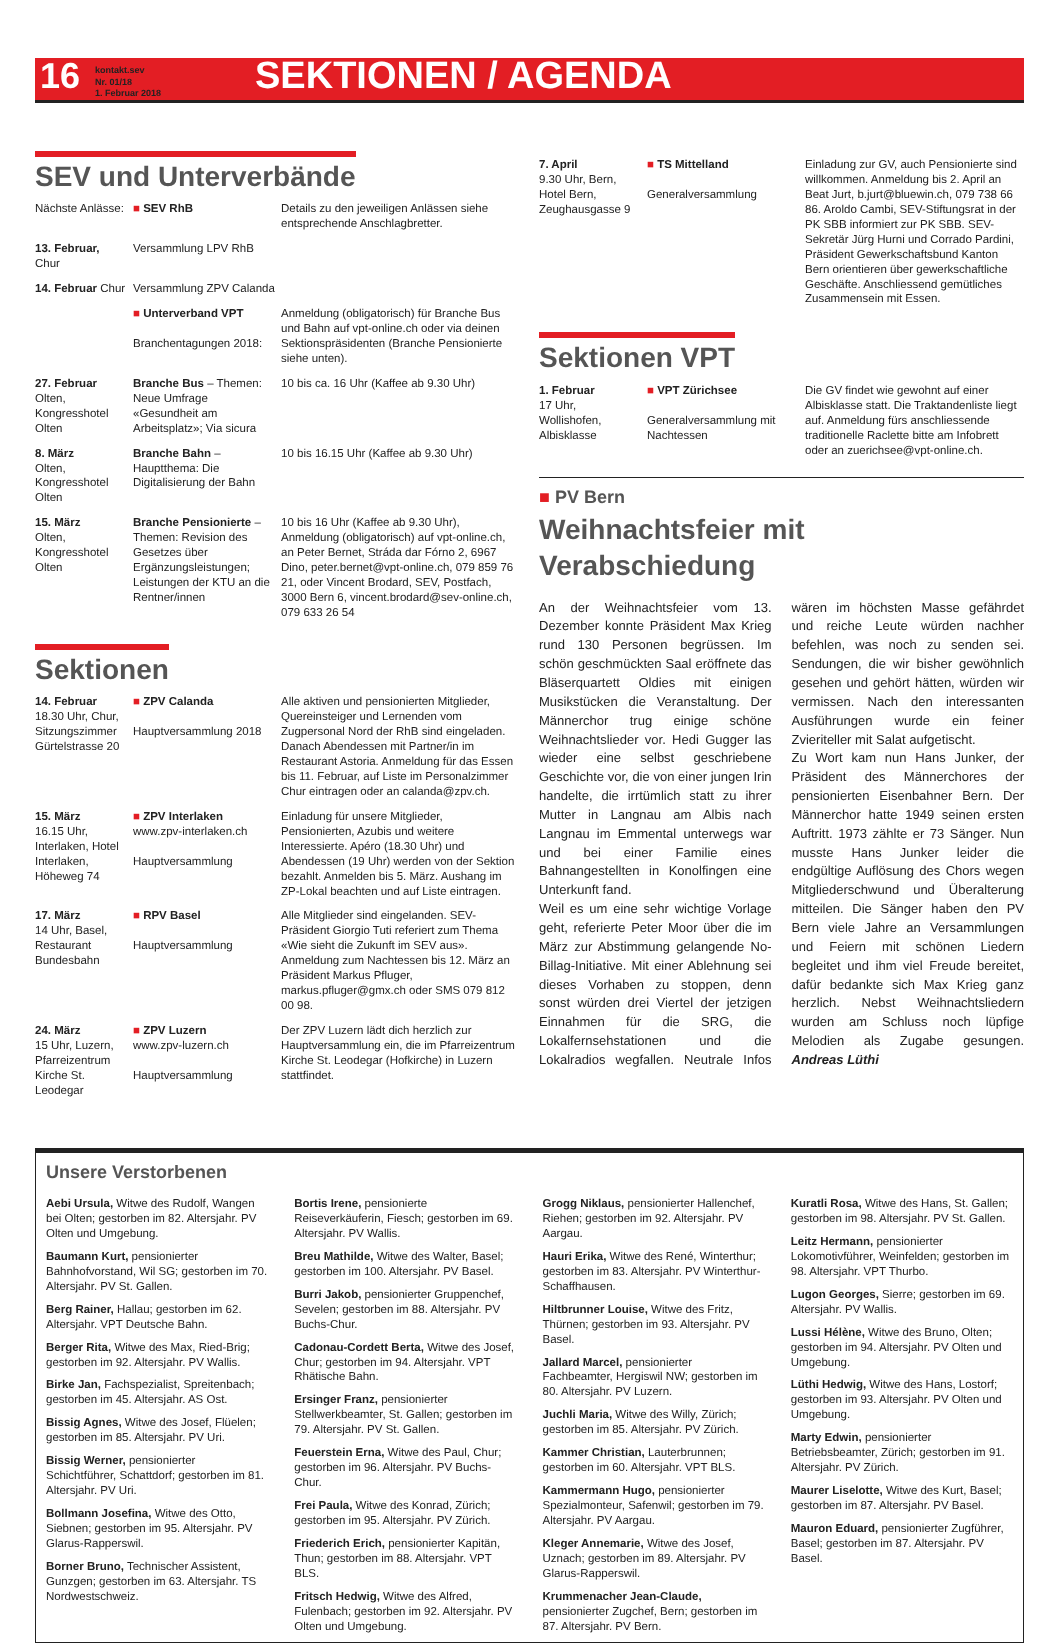16
kontakt.sev
Nr. 01/18
1. Februar 2018
SEKTIONEN / AGENDA
SEV und Unterverbände
Nächste Anlässe:
■ SEV RhB
Details zu den jeweiligen Anlässen siehe entsprechende Anschlagbretter.
13. Februar, Chur
Versammlung LPV RhB
14. Februar Chur
Versammlung ZPV Calanda
■ Unterverband VPT
Branchentagungen 2018:
Anmeldung (obligatorisch) für Branche Bus und Bahn auf vpt-online.ch oder via deinen Sektionspräsidenten (Branche Pensionierte siehe unten).
27. Februar
Olten, Kongresshotel Olten
Branche Bus – Themen: Neue Umfrage «Gesundheit am Arbeitsplatz»; Via sicura
10 bis ca. 16 Uhr (Kaffee ab 9.30 Uhr)
8. März
Olten, Kongresshotel Olten
Branche Bahn – Hauptthema: Die Digitalisierung der Bahn
10 bis 16.15 Uhr (Kaffee ab 9.30 Uhr)
15. März
Olten, Kongresshotel Olten
Branche Pensionierte – Themen: Revision des Gesetzes über Ergänzungsleistungen; Leistungen der KTU an die Rentner/innen
10 bis 16 Uhr (Kaffee ab 9.30 Uhr), Anmeldung (obligatorisch) auf vpt-online.ch, an Peter Bernet, Stráda dar Fórno 2, 6967 Dino, peter.bernet@vpt-online.ch, 079 859 76 21, oder Vincent Brodard, SEV, Postfach, 3000 Bern 6, vincent.brodard@sev-online.ch, 079 633 26 54
Sektionen
14. Februar
18.30 Uhr, Chur, Sitzungszimmer Gürtelstrasse 20
■ ZPV Calanda
Hauptversammlung 2018
Alle aktiven und pensionierten Mitglieder, Quereinsteiger und Lernenden vom Zugpersonal Nord der RhB sind eingeladen. Danach Abendessen mit Partner/in im Restaurant Astoria. Anmeldung für das Essen bis 11. Februar, auf Liste im Personalzimmer Chur eintragen oder an calanda@zpv.ch.
15. März
16.15 Uhr, Interlaken, Hotel Interlaken, Höheweg 74
■ ZPV Interlaken
www.zpv-interlaken.ch
Hauptversammlung
Einladung für unsere Mitglieder, Pensionierten, Azubis und weitere Interessierte. Apéro (18.30 Uhr) und Abendessen (19 Uhr) werden von der Sektion bezahlt. Anmelden bis 5. März. Aushang im ZP-Lokal beachten und auf Liste eintragen.
17. März
14 Uhr, Basel, Restaurant Bundesbahn
■ RPV Basel
Hauptversammlung
Alle Mitglieder sind eingelanden. SEV-Präsident Giorgio Tuti referiert zum Thema «Wie sieht die Zukunft im SEV aus». Anmeldung zum Nachtessen bis 12. März an Präsident Markus Pfluger, markus.pfluger@gmx.ch oder SMS 079 812 00 98.
24. März
15 Uhr, Luzern, Pfarreizentrum Kirche St. Leodegar
■ ZPV Luzern
www.zpv-luzern.ch
Hauptversammlung
Der ZPV Luzern lädt dich herzlich zur Hauptversammlung ein, die im Pfarreizentrum Kirche St. Leodegar (Hofkirche) in Luzern stattfindet.
7. April
9.30 Uhr, Bern, Hotel Bern, Zeughausgasse 9
■ TS Mittelland
Generalversammlung
Einladung zur GV, auch Pensionierte sind willkommen. Anmeldung bis 2. April an Beat Jurt, b.jurt@bluewin.ch, 079 738 66 86. Aroldo Cambi, SEV-Stiftungsrat in der PK SBB informiert zur PK SBB. SEV-Sekretär Jürg Hurni und Corrado Pardini, Präsident Gewerkschaftsbund Kanton Bern orientieren über gewerkschaftliche Geschäfte. Anschliessend gemütliches Zusammensein mit Essen.
Sektionen VPT
1. Februar
17 Uhr, Wollishofen, Albisklasse
■ VPT Zürichsee
Generalversammlung mit Nachtessen
Die GV findet wie gewohnt auf einer Albisklasse statt. Die Traktandenliste liegt auf. Anmeldung fürs anschliessende traditionelle Raclette bitte am Infobrett oder an zuerichsee@vpt-online.ch.
■ PV Bern
Weihnachtsfeier mit Verabschiedung
An der Weihnachtsfeier vom 13. Dezember konnte Präsident Max Krieg rund 130 Personen begrüssen. Im schön geschmückten Saal eröffnete das Bläserquartett Oldies mit einigen Musikstücken die Veranstaltung. Der Männerchor trug einige schöne Weihnachtslieder vor. Hedi Gugger las wieder eine selbst geschriebene Geschichte vor, die von einer jungen Irin handelte, die irrtümlich statt zu ihrer Mutter in Langnau am Albis nach Langnau im Emmental unterwegs war und bei einer Familie eines Bahnangestellten in Konolfingen eine Unterkunft fand.
Weil es um eine sehr wichtige Vorlage geht, referierte Peter Moor über die im März zur Abstimmung gelangende No-Billag-Initiative. Mit einer Ablehnung sei dieses Vorhaben zu stoppen, denn sonst würden drei Viertel der jetzigen Einnahmen für die SRG, die Lokalfernsehstationen und die Lokalradios wegfallen. Neutrale Infos wären im höchsten Masse gefährdet und reiche Leute würden nachher befehlen, was noch zu senden sei. Sendungen, die wir bisher gewöhnlich gesehen und gehört hätten, würden wir vermissen. Nach den interessanten Ausführungen wurde ein feiner Zvieriteller mit Salat aufgetischt.
Zu Wort kam nun Hans Junker, der Präsident des Männerchores der pensionierten Eisenbahner Bern. Der Männerchor hatte 1949 seinen ersten Auftritt. 1973 zählte er 73 Sänger. Nun musste Hans Junker leider die endgültige Auflösung des Chors wegen Mitgliederschwund und Überalterung mitteilen. Die Sänger haben den PV Bern viele Jahre an Versammlungen und Feiern mit schönen Liedern begleitet und ihm viel Freude bereitet, dafür bedankte sich Max Krieg ganz herzlich. Nebst Weihnachtsliedern wurden am Schluss noch lüpfige Melodien als Zugabe gesungen. Andreas Lüthi
Unsere Verstorbenen
Aebi Ursula, Witwe des Rudolf, Wangen bei Olten; gestorben im 82. Altersjahr. PV Olten und Umgebung.
Baumann Kurt, pensionierter Bahnhofvorstand, Wil SG; gestorben im 70. Altersjahr. PV St. Gallen.
Berg Rainer, Hallau; gestorben im 62. Altersjahr. VPT Deutsche Bahn.
Berger Rita, Witwe des Max, Ried-Brig; gestorben im 92. Altersjahr. PV Wallis.
Birke Jan, Fachspezialist, Spreitenbach; gestorben im 45. Altersjahr. AS Ost.
Bissig Agnes, Witwe des Josef, Flüelen; gestorben im 85. Altersjahr. PV Uri.
Bissig Werner, pensionierter Schichtführer, Schattdorf; gestorben im 81. Altersjahr. PV Uri.
Bollmann Josefina, Witwe des Otto, Siebnen; gestorben im 95. Altersjahr. PV Glarus-Rapperswil.
Borner Bruno, Technischer Assistent, Gunzgen; gestorben im 63. Altersjahr. TS Nordwestschweiz.
Bortis Irene, pensionierte Reiseverkäuferin, Fiesch; gestorben im 69. Altersjahr. PV Wallis.
Breu Mathilde, Witwe des Walter, Basel; gestorben im 100. Altersjahr. PV Basel.
Burri Jakob, pensionierter Gruppenchef, Sevelen; gestorben im 88. Altersjahr. PV Buchs-Chur.
Cadonau-Cordett Berta, Witwe des Josef, Chur; gestorben im 94. Altersjahr. VPT Rhätische Bahn.
Ersinger Franz, pensionierter Stellwerkbeamter, St. Gallen; gestorben im 79. Altersjahr. PV St. Gallen.
Feuerstein Erna, Witwe des Paul, Chur; gestorben im 96. Altersjahr. PV Buchs-Chur.
Frei Paula, Witwe des Konrad, Zürich; gestorben im 95. Altersjahr. PV Zürich.
Friederich Erich, pensionierter Kapitän, Thun; gestorben im 88. Altersjahr. VPT BLS.
Fritsch Hedwig, Witwe des Alfred, Fulenbach; gestorben im 92. Altersjahr. PV Olten und Umgebung.
Grogg Niklaus, pensionierter Hallenchef, Riehen; gestorben im 92. Altersjahr. PV Aargau.
Hauri Erika, Witwe des René, Winterthur; gestorben im 83. Altersjahr. PV Winterthur-Schaffhausen.
Hiltbrunner Louise, Witwe des Fritz, Thürnen; gestorben im 93. Altersjahr. PV Basel.
Jallard Marcel, pensionierter Fachbeamter, Hergiswil NW; gestorben im 80. Altersjahr. PV Luzern.
Juchli Maria, Witwe des Willy, Zürich; gestorben im 85. Altersjahr. PV Zürich.
Kammer Christian, Lauterbrunnen; gestorben im 60. Altersjahr. VPT BLS.
Kammermann Hugo, pensionierter Spezialmonteur, Safenwil; gestorben im 79. Altersjahr. PV Aargau.
Kleger Annemarie, Witwe des Josef, Uznach; gestorben im 89. Altersjahr. PV Glarus-Rapperswil.
Krummenacher Jean-Claude, pensionierter Zugchef, Bern; gestorben im 87. Altersjahr. PV Bern.
Kuratli Rosa, Witwe des Hans, St. Gallen; gestorben im 98. Altersjahr. PV St. Gallen.
Leitz Hermann, pensionierter Lokomotivführer, Weinfelden; gestorben im 98. Altersjahr. VPT Thurbo.
Lugon Georges, Sierre; gestorben im 69. Altersjahr. PV Wallis.
Lussi Hélène, Witwe des Bruno, Olten; gestorben im 94. Altersjahr. PV Olten und Umgebung.
Lüthi Hedwig, Witwe des Hans, Lostorf; gestorben im 93. Altersjahr. PV Olten und Umgebung.
Marty Edwin, pensionierter Betriebsbeamter, Zürich; gestorben im 91. Altersjahr. PV Zürich.
Maurer Liselotte, Witwe des Kurt, Basel; gestorben im 87. Altersjahr. PV Basel.
Mauron Eduard, pensionierter Zugführer, Basel; gestorben im 87. Altersjahr. PV Basel.